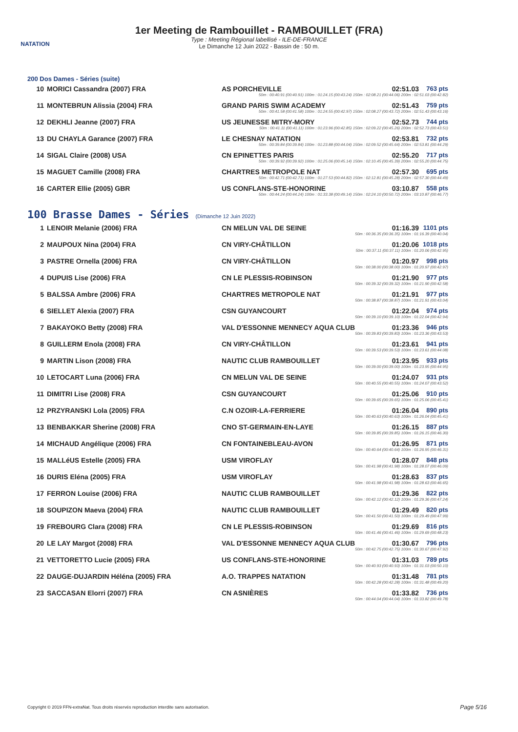NATATION
1er Meeting de Rambouillet - RAMBOUILLET (FRA)
Type : Meeting Régional labellisé - ILE-DE-FRANCE
Le Dimanche 12 Juin 2022 - Bassin de : 50 m.
200 Dos Dames - Séries (suite)
| 10 | MORICI Cassandra (2007) FRA | AS PORCHEVILLE | 02:51.03 | 763 pts |
| | | 50m : 00:40.91 (00:40.91) 100m : 01:24.15 (00:43.24) 150m : 02:08.21 (00:44.06) 200m : 02:51.03 (00:42.82) | | |
| 11 | MONTEBRUN Alissia (2004) FRA | GRAND PARIS SWIM ACADEMY | 02:51.43 | 759 pts |
| | | 50m : 00:41.58 (00:41.58) 100m : 01:24.55 (00:42.97) 150m : 02:08.27 (00:43.72) 200m : 02:51.43 (00:43.16) | | |
| 12 | DEKHLI Jeanne (2007) FRA | US JEUNESSE MITRY-MORY | 02:52.73 | 744 pts |
| | | 50m : 00:41.11 (00:41.11) 100m : 01:23.96 (00:42.85) 150m : 02:09.22 (00:45.26) 200m : 02:52.73 (00:43.51) | | |
| 13 | DU CHAYLA Garance (2007) FRA | LE CHESNAY NATATION | 02:53.81 | 732 pts |
| | | 50m : 00:39.84 (00:39.84) 100m : 01:23.88 (00:44.04) 150m : 02:09.52 (00:45.64) 200m : 02:53.81 (00:44.29) | | |
| 14 | SIGAL Claire (2008) USA | CN EPINETTES PARIS | 02:55.20 | 717 pts |
| | | 50m : 00:39.92 (00:39.92) 100m : 01:25.06 (00:45.14) 150m : 02:10.45 (00:45.39) 200m : 02:55.20 (00:44.75) | | |
| 15 | MAGUET Camille (2008) FRA | CHARTRES METROPOLE NAT | 02:57.30 | 695 pts |
| | | 50m : 00:42.71 (00:42.71) 100m : 01:27.53 (00:44.82) 150m : 02:12.81 (00:45.28) 200m : 02:57.30 (00:44.49) | | |
| 16 | CARTER Ellie (2005) GBR | US CONFLANS-STE-HONORINE | 03:10.87 | 558 pts |
| | | 50m : 00:44.24 (00:44.24) 100m : 01:33.38 (00:49.14) 150m : 02:24.10 (00:50.72) 200m : 03:10.87 (00:46.77) | | |
100 Brasse Dames - Séries (Dimanche 12 Juin 2022)
| 1 | LENOIR Melanie (2006) FRA | CN MELUN VAL DE SEINE | 01:16.39 | 1101 pts |
| | | 50m : 00:36.35 (00:36.35) 100m : 01:16.39 (00:40.04) | | |
| 2 | MAUPOUX Nina (2004) FRA | CN VIRY-CHÂTILLON | 01:20.06 | 1018 pts |
| | | 50m : 00:37.11 (00:37.11) 100m : 01:20.06 (00:42.95) | | |
| 3 | PASTRE Ornella (2006) FRA | CN VIRY-CHÂTILLON | 01:20.97 | 998 pts |
| | | 50m : 00:38.00 (00:38.00) 100m : 01:20.97 (00:42.97) | | |
| 4 | DUPUIS Lise (2006) FRA | CN LE PLESSIS-ROBINSON | 01:21.90 | 977 pts |
| | | 50m : 00:39.32 (00:39.32) 100m : 01:21.90 (00:42.58) | | |
| 5 | BALSSA Ambre (2006) FRA | CHARTRES METROPOLE NAT | 01:21.91 | 977 pts |
| | | 50m : 00:38.87 (00:38.87) 100m : 01:21.91 (00:43.04) | | |
| 6 | SIELLET Alexia (2007) FRA | CSN GUYANCOURT | 01:22.04 | 974 pts |
| | | 50m : 00:39.10 (00:39.10) 100m : 01:22.04 (00:42.94) | | |
| 7 | BAKAYOKO Betty (2008) FRA | VAL D'ESSONNE MENNECY AQUA CLUB | 01:23.36 | 946 pts |
| | | 50m : 00:39.83 (00:39.83) 100m : 01:23.36 (00:43.53) | | |
| 8 | GUILLERM Enola (2008) FRA | CN VIRY-CHÂTILLON | 01:23.61 | 941 pts |
| | | 50m : 00:39.53 (00:39.53) 100m : 01:23.61 (00:44.08) | | |
| 9 | MARTIN Lison (2008) FRA | NAUTIC CLUB RAMBOUILLET | 01:23.95 | 933 pts |
| | | 50m : 00:39.00 (00:39.00) 100m : 01:23.95 (00:44.95) | | |
| 10 | LETOCART Luna (2006) FRA | CN MELUN VAL DE SEINE | 01:24.07 | 931 pts |
| | | 50m : 00:40.55 (00:40.55) 100m : 01:24.07 (00:43.52) | | |
| 11 | DIMITRI Lise (2008) FRA | CSN GUYANCOURT | 01:25.06 | 910 pts |
| | | 50m : 00:39.65 (00:39.65) 100m : 01:25.06 (00:45.41) | | |
| 12 | PRZYRANSKI Lola (2005) FRA | C.N OZOIR-LA-FERRIERE | 01:26.04 | 890 pts |
| | | 50m : 00:40.63 (00:40.63) 100m : 01:26.04 (00:45.41) | | |
| 13 | BENBAKKAR Sherine (2008) FRA | CNO ST-GERMAIN-EN-LAYE | 01:26.15 | 887 pts |
| | | 50m : 00:39.85 (00:39.85) 100m : 01:26.15 (00:46.30) | | |
| 14 | MICHAUD Angélique (2006) FRA | CN FONTAINEBLEAU-AVON | 01:26.95 | 871 pts |
| | | 50m : 00:40.64 (00:40.64) 100m : 01:26.95 (00:46.31) | | |
| 15 | MALLéUS Estelle (2005) FRA | USM VIROFLAY | 01:28.07 | 848 pts |
| | | 50m : 00:41.98 (00:41.98) 100m : 01:28.07 (00:46.09) | | |
| 16 | DURIS Eléna (2005) FRA | USM VIROFLAY | 01:28.63 | 837 pts |
| | | 50m : 00:41.98 (00:41.98) 100m : 01:28.63 (00:46.65) | | |
| 17 | FERRON Louise (2006) FRA | NAUTIC CLUB RAMBOUILLET | 01:29.36 | 822 pts |
| | | 50m : 00:42.12 (00:42.12) 100m : 01:29.36 (00:47.24) | | |
| 18 | SOUPIZON Maeva (2004) FRA | NAUTIC CLUB RAMBOUILLET | 01:29.49 | 820 pts |
| | | 50m : 00:41.50 (00:41.50) 100m : 01:29.49 (00:47.99) | | |
| 19 | FREBOURG Clara (2008) FRA | CN LE PLESSIS-ROBINSON | 01:29.69 | 816 pts |
| | | 50m : 00:41.46 (00:41.46) 100m : 01:29.69 (00:48.23) | | |
| 20 | LE LAY Margot (2008) FRA | VAL D'ESSONNE MENNECY AQUA CLUB | 01:30.67 | 796 pts |
| | | 50m : 00:42.75 (00:42.75) 100m : 01:30.67 (00:47.92) | | |
| 21 | VETTORETTO Lucie (2005) FRA | US CONFLANS-STE-HONORINE | 01:31.03 | 789 pts |
| | | 50m : 00:40.93 (00:40.93) 100m : 01:31.03 (00:50.10) | | |
| 22 | DAUGE-DUJARDIN Héléna (2005) FRA | A.O. TRAPPES NATATION | 01:31.48 | 781 pts |
| | | 50m : 00:42.28 (00:42.28) 100m : 01:31.48 (00:49.20) | | |
| 23 | SACCASAN Elorri (2007) FRA | CN ASNIÈRES | 01:33.82 | 736 pts |
| | | 50m : 00:44.04 (00:44.04) 100m : 01:33.82 (00:49.78) | | |
Copyright © 2019 FFN-extraNat. Tous droits réservés reproduction interdite sans autorisation.
Page 5/16